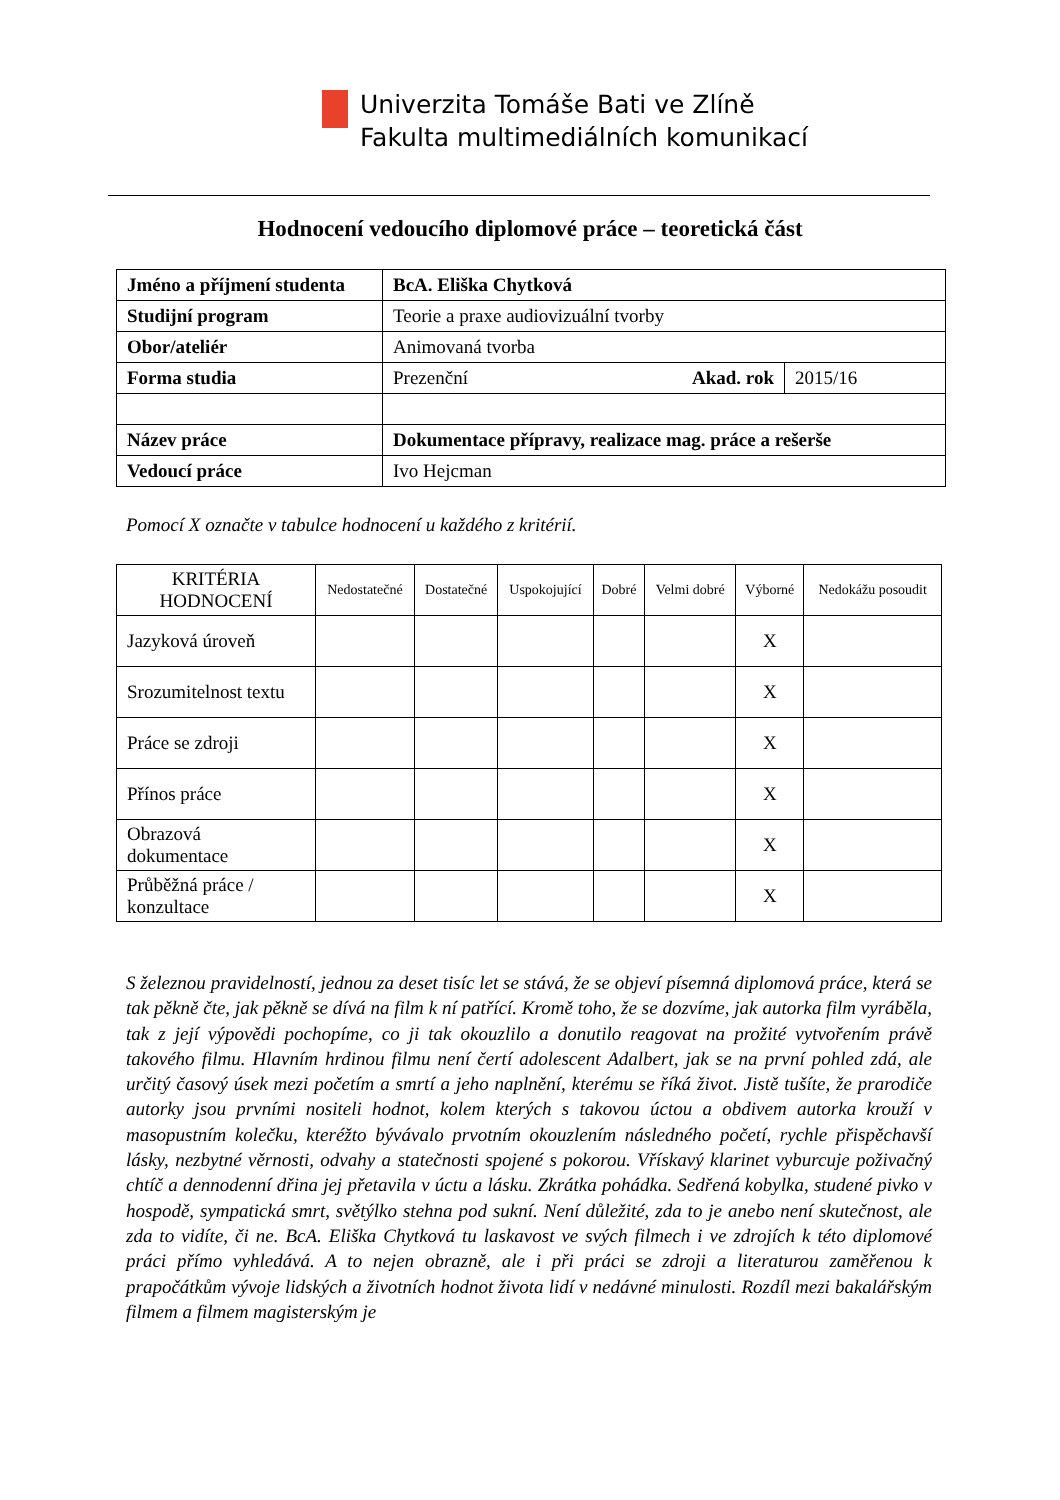Univerzita Tomáše Bati ve Zlíně
Fakulta multimediálních komunikací
Hodnocení vedoucího diplomové práce – teoretická část
| Jméno a příjmení studenta | BcA. Eliška Chytková | |
| Studijní program | Teorie a praxe audiovizuální tvorby | |
| Obor/ateliér | Animovaná tvorba | |
| Forma studia | Prezenční Akad. rok | 2015/16 |
| Název práce | Dokumentace přípravy, realizace mag. práce a rešerše | |
| Vedoucí práce | Ivo Hejcman | |
Pomocí X označte v tabulce hodnocení u každého z kritérií.
| KRITÉRIA HODNOCENÍ | Nedostatečné | Dostatečné | Uspokojující | Dobré | Velmi dobré | Výborné | Nedokážu posoudit |
| --- | --- | --- | --- | --- | --- | --- | --- |
| Jazyková úroveň | | | | | | X | |
| Srozumitelnost textu | | | | | | X | |
| Práce se zdroji | | | | | | X | |
| Přínos práce | | | | | | X | |
| Obrazová dokumentace | | | | | | X | |
| Průběžná práce / konzultace | | | | | | X | |
S železnou pravidelností, jednou za deset tisíc let se stává, že se objeví písemná diplomová práce, která se tak pěkně čte, jak pěkně se dívá na film k ní patřící. Kromě toho, že se dozvíme, jak autorka film vyráběla, tak z její výpovědi pochopíme, co ji tak okouzlilo a donutilo reagovat na prožité vytvořením právě takového filmu. Hlavním hrdinou filmu není čertí adolescent Adalbert, jak se na první pohled zdá, ale určitý časový úsek mezi početím a smrtí a jeho naplnění, kterému se říká život. Jistě tušíte, že prarodiče autorky jsou prvními nositeli hodnot, kolem kterých s takovou úctou a obdivem autorka krouží v masopustním kolečku, kteréžto bývávalo prvotním okouzlením následného početí, rychle přispěchavší lásky, nezbytné věrnosti, odvahy a statečnosti spojené s pokorou. Vřískavý klarinet vyburcuje poživačný chtíč a dennodenní dřina jej přetavila v úctu a lásku. Zkrátka pohádka. Sedřená kobylka, studené pivko v hospodě, sympatická smrt, světýlko stehna pod sukní. Není důležité, zda to je anebo není skutečnost, ale zda to vidíte, či ne. BcA. Eliška Chytková tu laskavost ve svých filmech i ve zdrojích k této diplomové práci přímo vyhledává. A to nejen obrazně, ale i při práci se zdroji a literaturou zaměřenou k prapočátkům vývoje lidských a životních hodnot života lidí v nedávné minulosti. Rozdíl mezi bakalářským filmem a filmem magisterským je